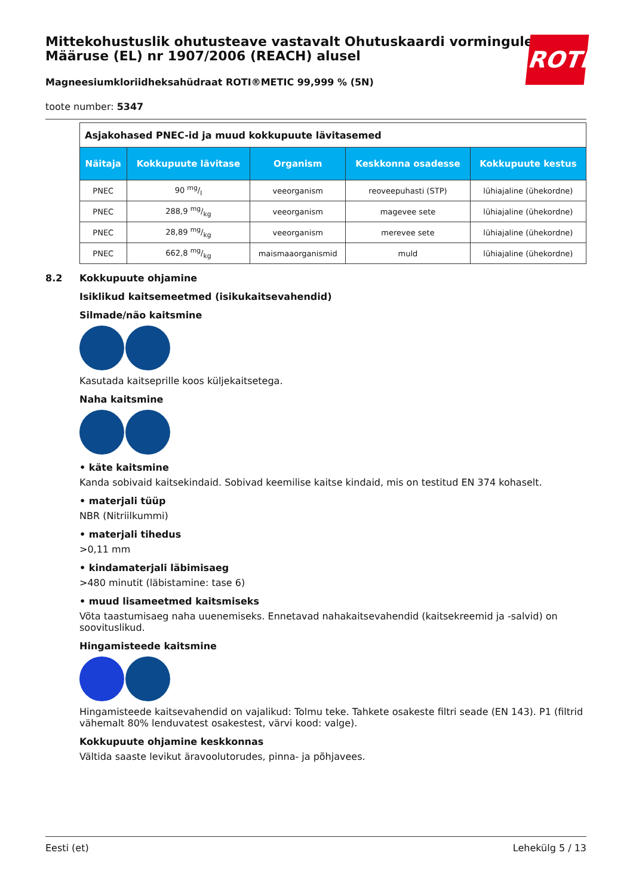Mittekohustuslik ohutusteave vastavalt Ohutuskaardi vormingule Määruse (EL) nr 1907/2006 (REACH) alusel
Magneesiumkloriidheksahüdraat ROTI®METIC 99,999 % (5N)
toote number: 5347
ROTH
| Asjakohased PNEC-id ja muud kokkupuute lävitasemed | | | | |
| Näitaja | Kokkupuute lävitase | Organism | Keskkonna osadesse | Kokkupuute kestus |
| PNEC | 90 mg/l | veeorganism | reoveepuhasti (STP) | lühiajaline (ühekordne) |
| PNEC | 288,9 mg/kg | veeorganism | magevee sete | lühiajaline (ühekordne) |
| PNEC | 28,89 mg/kg | veeorganism | merevee sete | lühiajaline (ühekordne) |
| PNEC | 662,8 mg/kg | maismaaorganismid | muld | lühiajaline (ühekordne) |
8.2 Kokkupuute ohjamine
Isiklikud kaitsemeetmed (isikukaitsevahendid)
Silmade/näo kaitsmine
Kasutada kaitseprille koos küljekaitsetega.
Naha kaitsmine
• käte kaitsmine
Kanda sobivaid kaitsekindaid. Sobivad keemilise kaitse kindaid, mis on testitud EN 374 kohaselt.
• materjali tüüp
NBR (Nitriilkummi)
• materjali tihedus
>0,11 mm
• kindamaterjali läbimisaeg
>480 minutit (läbistamine: tase 6)
• muud lisameetmed kaitsmiseks
Võta taastumisaeg naha uuenemiseks. Ennetavad nahakaitsevahendid (kaitsekreemid ja -salvid) on soovituslikud.
Hingamisteede kaitsmine
Hingamisteede kaitsevahendid on vajalikud: Tolmu teke. Tahkete osakeste filtri seade (EN 143). P1 (filtrid vähemalt 80% lenduvatest osakestest, värvi kood: valge).
Kokkupuute ohjamine keskkonnas
Vältida saaste levikut äravoolutorudes, pinna- ja põhjavees.
Eesti (et) Lehekülg 5 / 13